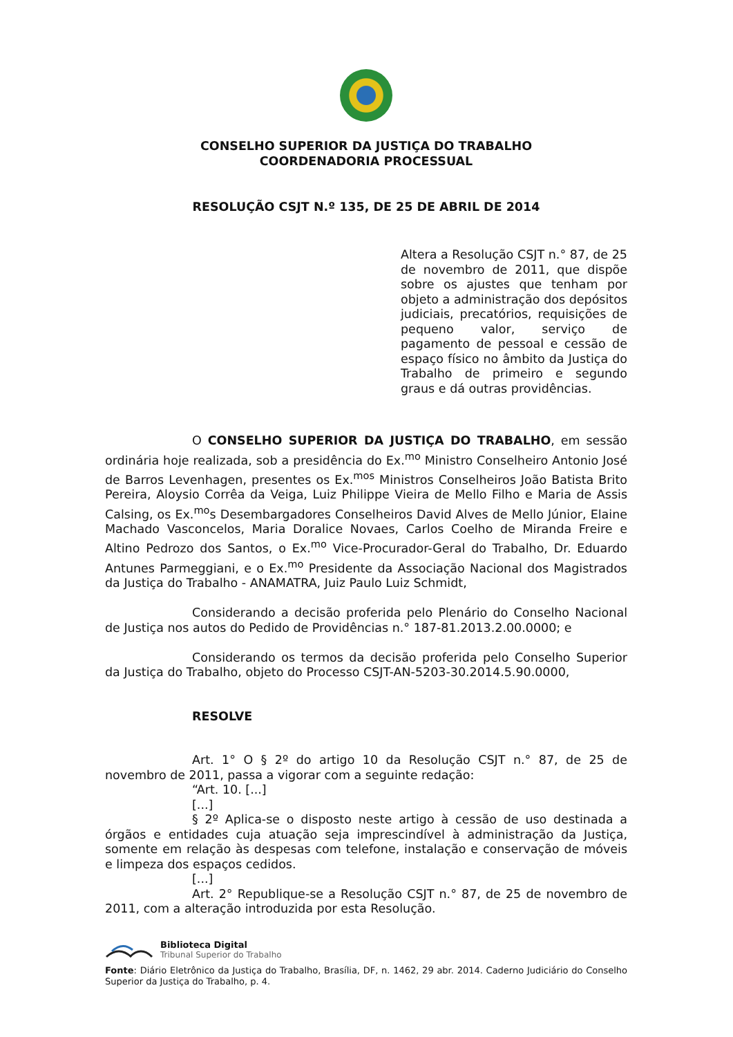CONSELHO SUPERIOR DA JUSTIÇA DO TRABALHO
COORDENADORIA PROCESSUAL
RESOLUÇÃO CSJT N.º 135, DE 25 DE ABRIL DE 2014
Altera a Resolução CSJT n.° 87, de 25 de novembro de 2011, que dispõe sobre os ajustes que tenham por objeto a administração dos depósitos judiciais, precatórios, requisições de pequeno valor, serviço de pagamento de pessoal e cessão de espaço físico no âmbito da Justiça do Trabalho de primeiro e segundo graus e dá outras providências.
O CONSELHO SUPERIOR DA JUSTIÇA DO TRABALHO, em sessão ordinária hoje realizada, sob a presidência do Ex.<sup>mo</sup> Ministro Conselheiro Antonio José de Barros Levenhagen, presentes os Ex.<sup>mos</sup> Ministros Conselheiros João Batista Brito Pereira, Aloysio Corrêa da Veiga, Luiz Philippe Vieira de Mello Filho e Maria de Assis Calsing, os Ex.<sup>mo</sup>s Desembargadores Conselheiros David Alves de Mello Júnior, Elaine Machado Vasconcelos, Maria Doralice Novaes, Carlos Coelho de Miranda Freire e Altino Pedrozo dos Santos, o Ex.<sup>mo</sup> Vice-Procurador-Geral do Trabalho, Dr. Eduardo Antunes Parmeggiani, e o Ex.<sup>mo</sup> Presidente da Associação Nacional dos Magistrados da Justiça do Trabalho - ANAMATRA, Juiz Paulo Luiz Schmidt,
Considerando a decisão proferida pelo Plenário do Conselho Nacional de Justiça nos autos do Pedido de Providências n.° 187-81.2013.2.00.0000; e
Considerando os termos da decisão proferida pelo Conselho Superior da Justiça do Trabalho, objeto do Processo CSJT-AN-5203-30.2014.5.90.0000,
RESOLVE
Art. 1° O § 2º do artigo 10 da Resolução CSJT n.° 87, de 25 de novembro de 2011, passa a vigorar com a seguinte redação:
“Art. 10. [...]
[...]
§ 2º Aplica-se o disposto neste artigo à cessão de uso destinada a órgãos e entidades cuja atuação seja imprescindível à administração da Justiça, somente em relação às despesas com telefone, instalação e conservação de móveis e limpeza dos espaços cedidos.
[...]
Art. 2° Republique-se a Resolução CSJT n.° 87, de 25 de novembro de 2011, com a alteração introduzida por esta Resolução.
Biblioteca Digital
Tribunal Superior do Trabalho
Fonte: Diário Eletrônico da Justiça do Trabalho, Brasília, DF, n. 1462, 29 abr. 2014. Caderno Judiciário do Conselho Superior da Justiça do Trabalho, p. 4.